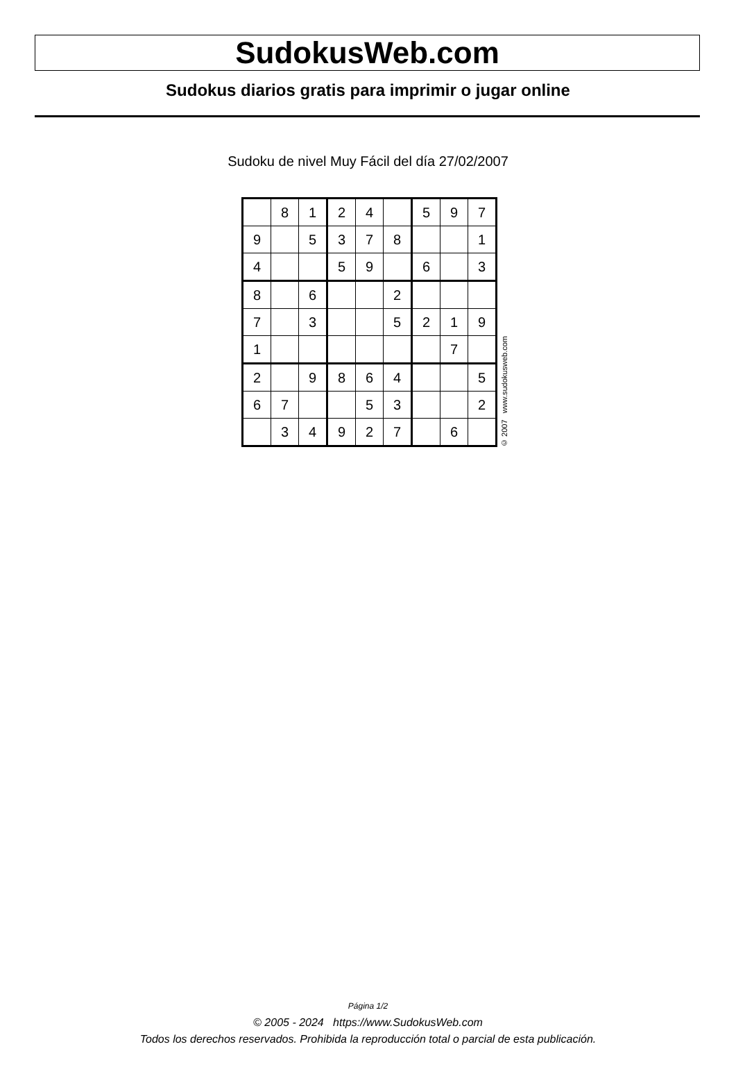SudokusWeb.com
Sudokus diarios gratis para imprimir o jugar online
Sudoku de nivel Muy Fácil del día 27/02/2007
| | 8 | 1 | 2 | 4 | | 5 | 9 | 7 |
| 9 | | 5 | 3 | 7 | 8 | | | 1 |
| 4 | | | 5 | 9 | | 6 | | 3 |
| 8 | | 6 | | | 2 | | | |
| 7 | | 3 | | | 5 | 2 | 1 | 9 |
| 1 | | | | | | | 7 | |
| 2 | | 9 | 8 | 6 | 4 | | | 5 |
| 6 | 7 | | | 5 | 3 | | | 2 |
| | 3 | 4 | 9 | 2 | 7 | | 6 | |
© 2007 www.sudokusweb.com
Página 1/2
© 2005 - 2024 https://www.SudokusWeb.com
Todos los derechos reservados. Prohibida la reproducción total o parcial de esta publicación.